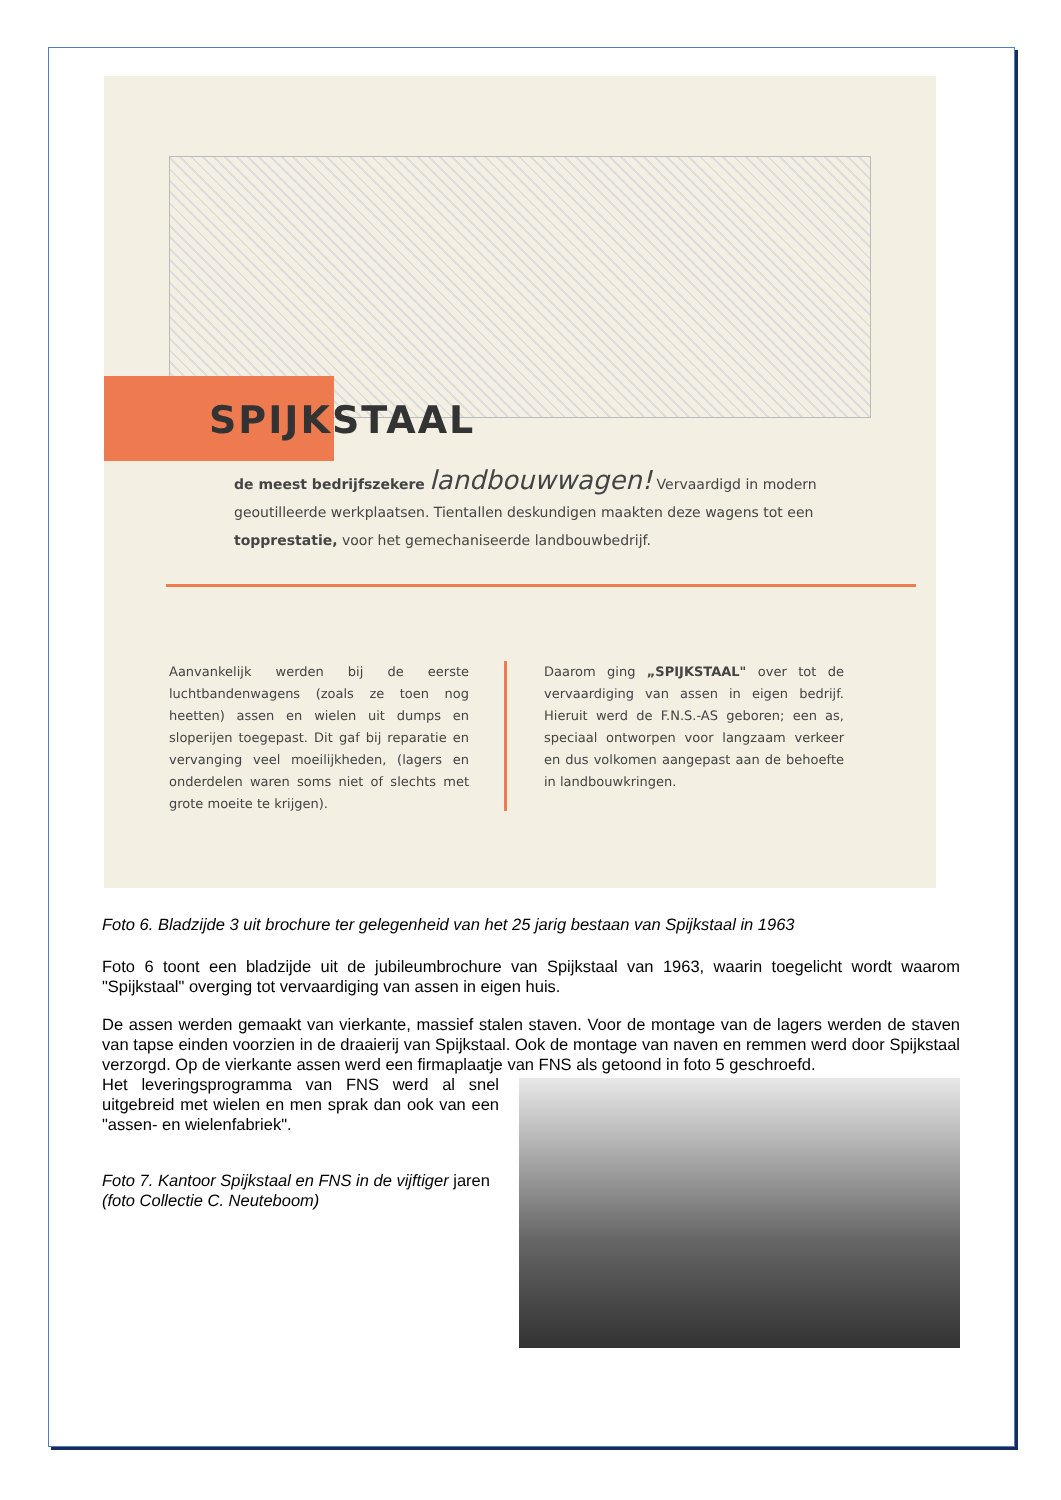SPIJKSTAAL
de meest bedrijfszekere landbouwwagen! Vervaardigd in modern geoutilleerde werkplaatsen. Tientallen deskundigen maakten deze wagens tot een topprestatie, voor het gemechaniseerde landbouwbedrijf.
Aanvankelijk werden bij de eerste luchtbandenwagens (zoals ze toen nog heetten) assen en wielen uit dumps en sloperijen toegepast. Dit gaf bij reparatie en vervanging veel moeilijkheden, (lagers en onderdelen waren soms niet of slechts met grote moeite te krijgen).
Daarom ging „SPIJKSTAAL" over tot de vervaardiging van assen in eigen bedrijf. Hieruit werd de F.N.S.-AS geboren; een as, speciaal ontworpen voor langzaam verkeer en dus volkomen aangepast aan de behoefte in landbouwkringen.
Foto 6. Bladzijde 3 uit brochure ter gelegenheid van het 25 jarig bestaan van Spijkstaal in 1963
Foto 6 toont een bladzijde uit de jubileumbrochure van Spijkstaal van 1963, waarin toegelicht wordt waarom "Spijkstaal" overging tot vervaardiging van assen in eigen huis.
De assen werden gemaakt van vierkante, massief stalen staven. Voor de montage van de lagers werden de staven van tapse einden voorzien in de draaierij van Spijkstaal. Ook de montage van naven en remmen werd door Spijkstaal verzorgd. Op de vierkante assen werd een firmaplaatje van FNS als getoond in foto 5 geschroefd.
Het leveringsprogramma van FNS werd al snel uitgebreid met wielen en men sprak dan ook van een "assen- en wielenfabriek".
Foto 7. Kantoor Spijkstaal en FNS in de vijftiger jaren (foto Collectie C. Neuteboom)